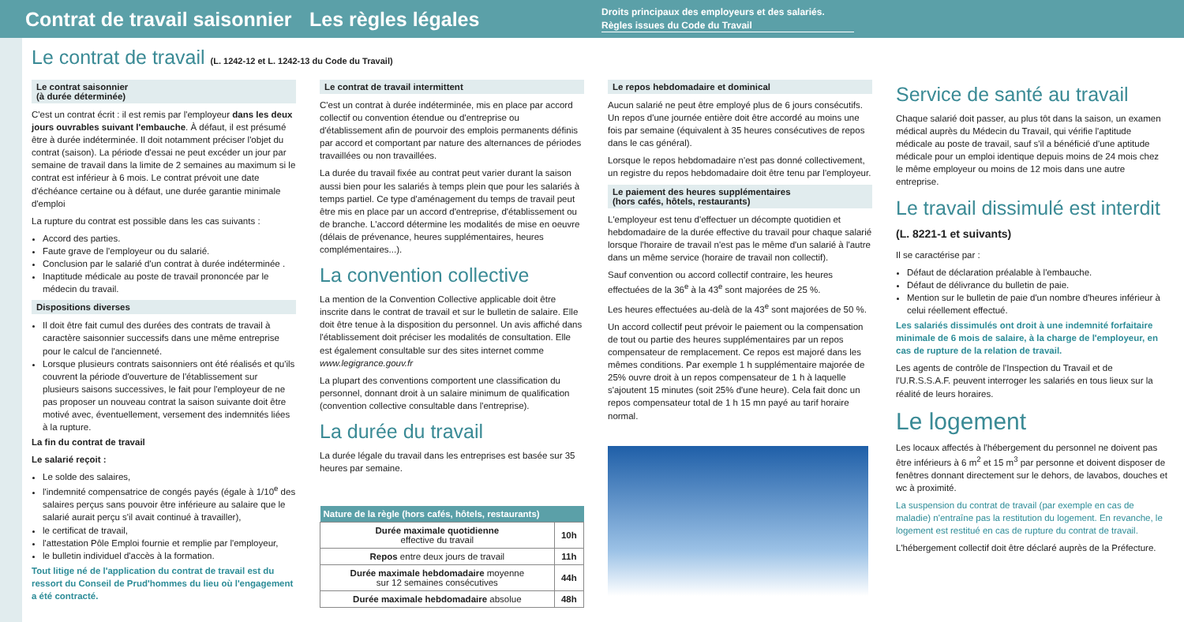Contrat de travail saisonnier
Les règles légales
Droits principaux des employeurs et des salariés.
Règles issues du Code du Travail
Le contrat de travail (L. 1242-12 et L. 1242-13 du Code du Travail)
Le contrat saisonnier
(à durée déterminée)
C'est un contrat écrit : il est remis par l'employeur dans les deux jours ouvrables suivant l'embauche. À défaut, il est présumé être à durée indéterminée. Il doit notamment préciser l'objet du contrat (saison). La période d'essai ne peut excéder un jour par semaine de travail dans la limite de 2 semaines au maximum si le contrat est inférieur à 6 mois. Le contrat prévoit une date d'échéance certaine ou à défaut, une durée garantie minimale d'emploi
La rupture du contrat est possible dans les cas suivants :
Accord des parties.
Faute grave de l'employeur ou du salarié.
Conclusion par le salarié d'un contrat à durée indéterminée .
Inaptitude médicale au poste de travail prononcée par le médecin du travail.
Dispositions diverses
Il doit être fait cumul des durées des contrats de travail à caractère saisonnier successifs dans une même entreprise pour le calcul de l'ancienneté.
Lorsque plusieurs contrats saisonniers ont été réalisés et qu'ils couvrent la période d'ouverture de l'établissement sur plusieurs saisons successives, le fait pour l'employeur de ne pas proposer un nouveau contrat la saison suivante doit être motivé avec, éventuellement, versement des indemnités liées à la rupture.
La fin du contrat de travail
Le salarié reçoit :
Le solde des salaires,
l'indemnité compensatrice de congés payés (égale à 1/10<sup>e</sup> des salaires perçus sans pouvoir être inférieure au salaire que le salarié aurait perçu s'il avait continué à travailler),
le certificat de travail,
l'attestation Pôle Emploi fournie et remplie par l'employeur,
le bulletin individuel d'accès à la formation.
Tout litige né de l'application du contrat de travail est du ressort du Conseil de Prud'hommes du lieu où l'engagement a été contracté.
Le contrat de travail intermittent
C'est un contrat à durée indéterminée, mis en place par accord collectif ou convention étendue ou d'entreprise ou d'établissement afin de pourvoir des emplois permanents définis par accord et comportant par nature des alternances de périodes travaillées ou non travaillées.
La durée du travail fixée au contrat peut varier durant la saison aussi bien pour les salariés à temps plein que pour les salariés à temps partiel. Ce type d'aménagement du temps de travail peut être mis en place par un accord d'entreprise, d'établissement ou de branche. L'accord détermine les modalités de mise en oeuvre (délais de prévenance, heures supplémentaires, heures complémentaires...).
La convention collective
La mention de la Convention Collective applicable doit être inscrite dans le contrat de travail et sur le bulletin de salaire. Elle doit être tenue à la disposition du personnel. Un avis affiché dans l'établissement doit préciser les modalités de consultation. Elle est également consultable sur des sites internet comme www.legigrance.gouv.fr
La plupart des conventions comportent une classification du personnel, donnant droit à un salaire minimum de qualification (convention collective consultable dans l'entreprise).
La durée du travail
La durée légale du travail dans les entreprises est basée sur 35 heures par semaine.
| Nature de la règle (hors cafés, hôtels, restaurants) | |
| --- | --- |
| Durée maximale quotidienne effective du travail | 10h |
| Repos entre deux jours de travail | 11h |
| Durée maximale hebdomadaire moyenne sur 12 semaines consécutives | 44h |
| Durée maximale hebdomadaire absolue | 48h |
Le repos hebdomadaire et dominical
Aucun salarié ne peut être employé plus de 6 jours consécutifs. Un repos d'une journée entière doit être accordé au moins une fois par semaine (équivalent à 35 heures consécutives de repos dans le cas général).
Lorsque le repos hebdomadaire n'est pas donné collectivement, un registre du repos hebdomadaire doit être tenu par l'employeur.
Le paiement des heures supplémentaires
(hors cafés, hôtels, restaurants)
L'employeur est tenu d'effectuer un décompte quotidien et hebdomadaire de la durée effective du travail pour chaque salarié lorsque l'horaire de travail n'est pas le même d'un salarié à l'autre dans un même service (horaire de travail non collectif).
Sauf convention ou accord collectif contraire, les heures effectuées de la 36<sup>e</sup> à la 43<sup>e</sup> sont majorées de 25 %.
Les heures effectuées au-delà de la 43<sup>e</sup> sont majorées de 50 %.
Un accord collectif peut prévoir le paiement ou la compensation de tout ou partie des heures supplémentaires par un repos compensateur de remplacement. Ce repos est majoré dans les mêmes conditions. Par exemple 1 h supplémentaire majorée de 25% ouvre droit à un repos compensateur de 1 h à laquelle s'ajoutent 15 minutes (soit 25% d'une heure). Cela fait donc un repos compensateur total de 1 h 15 mn payé au tarif horaire normal.
Service de santé au travail
Chaque salarié doit passer, au plus tôt dans la saison, un examen médical auprès du Médecin du Travail, qui vérifie l'aptitude médicale au poste de travail, sauf s'il a bénéficié d'une aptitude médicale pour un emploi identique depuis moins de 24 mois chez le même employeur ou moins de 12 mois dans une autre entreprise.
Le travail dissimulé est interdit
(L. 8221-1 et suivants)
Il se caractérise par :
Défaut de déclaration préalable à l'embauche.
Défaut de délivrance du bulletin de paie.
Mention sur le bulletin de paie d'un nombre d'heures inférieur à celui réellement effectué.
Les salariés dissimulés ont droit à une indemnité forfaitaire minimale de 6 mois de salaire, à la charge de l'employeur, en cas de rupture de la relation de travail.
Les agents de contrôle de l'Inspection du Travail et de l'U.R.S.S.A.F. peuvent interroger les salariés en tous lieux sur la réalité de leurs horaires.
Le logement
Les locaux affectés à l'hébergement du personnel ne doivent pas être inférieurs à 6 m<sup>2</sup> et 15 m<sup>3</sup> par personne et doivent disposer de fenêtres donnant directement sur le dehors, de lavabos, douches et wc à proximité.
La suspension du contrat de travail (par exemple en cas de maladie) n'entraîne pas la restitution du logement. En revanche, le logement est restitué en cas de rupture du contrat de travail.
L'hébergement collectif doit être déclaré auprès de la Préfecture.